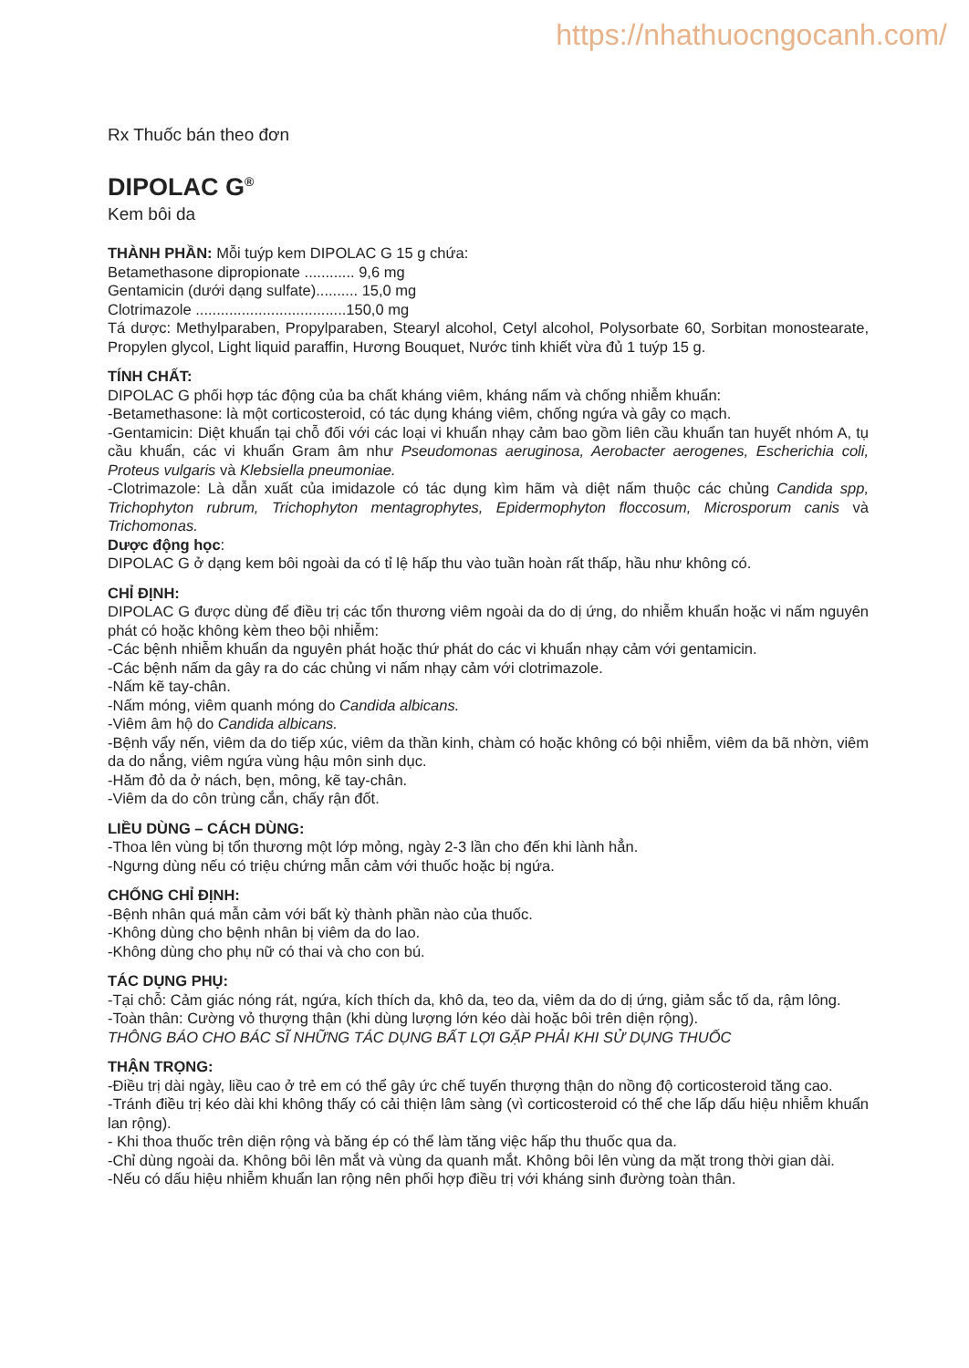https://nhathuocngocanh.com/
Rx Thuốc bán theo đơn
DIPOLAC G<sup>®</sup>
Kem bôi da
THÀNH PHẦN: Mỗi tuýp kem DIPOLAC G 15 g chứa:
Betamethasone dipropionate ............ 9,6 mg
Gentamicin (dưới dạng sulfate).......... 15,0 mg
Clotrimazole ....................................150,0 mg
Tá dược: Methylparaben, Propylparaben, Stearyl alcohol, Cetyl alcohol, Polysorbate 60, Sorbitan monostearate, Propylen glycol, Light liquid paraffin, Hương Bouquet, Nước tinh khiết vừa đủ 1 tuýp 15 g.
TÍNH CHẤT:
DIPOLAC G phối hợp tác động của ba chất kháng viêm, kháng nấm và chống nhiễm khuẩn:
-Betamethasone: là một corticosteroid, có tác dụng kháng viêm, chống ngứa và gây co mạch.
-Gentamicin: Diệt khuẩn tại chỗ đối với các loại vi khuẩn nhạy cảm bao gồm liên cầu khuẩn tan huyết nhóm A, tụ cầu khuẩn, các vi khuẩn Gram âm như Pseudomonas aeruginosa, Aerobacter aerogenes, Escherichia coli, Proteus vulgaris và Klebsiella pneumoniae.
-Clotrimazole: Là dẫn xuất của imidazole có tác dụng kìm hãm và diệt nấm thuộc các chủng Candida spp, Trichophyton rubrum, Trichophyton mentagrophytes, Epidermophyton floccosum, Microsporum canis và Trichomonas.
Dược động học:
DIPOLAC G ở dạng kem bôi ngoài da có tỉ lệ hấp thu vào tuần hoàn rất thấp, hầu như không có.
CHỈ ĐỊNH:
DIPOLAC G được dùng để điều trị các tổn thương viêm ngoài da do dị ứng, do nhiễm khuẩn hoặc vi nấm nguyên phát có hoặc không kèm theo bội nhiễm:
-Các bệnh nhiễm khuẩn da nguyên phát hoặc thứ phát do các vi khuẩn nhạy cảm với gentamicin.
-Các bệnh nấm da gây ra do các chủng vi nấm nhạy cảm với clotrimazole.
-Nấm kẽ tay-chân.
-Nấm móng, viêm quanh móng do Candida albicans.
-Viêm âm hộ do Candida albicans.
-Bệnh vẩy nến, viêm da do tiếp xúc, viêm da thần kinh, chàm có hoặc không có bội nhiễm, viêm da bã nhờn, viêm da do nắng, viêm ngứa vùng hậu môn sinh dục.
-Hăm đỏ da ở nách, bẹn, mông, kẽ tay-chân.
-Viêm da do côn trùng cắn, chấy rận đốt.
LIỀU DÙNG – CÁCH DÙNG:
-Thoa lên vùng bị tổn thương một lớp mỏng, ngày 2-3 lần cho đến khi lành hẳn.
-Ngưng dùng nếu có triệu chứng mẫn cảm với thuốc hoặc bị ngứa.
CHỐNG CHỈ ĐỊNH:
-Bệnh nhân quá mẫn cảm với bất kỳ thành phần nào của thuốc.
-Không dùng cho bệnh nhân bị viêm da do lao.
-Không dùng cho phụ nữ có thai và cho con bú.
TÁC DỤNG PHỤ:
-Tại chỗ: Cảm giác nóng rát, ngứa, kích thích da, khô da, teo da, viêm da do dị ứng, giảm sắc tố da, rậm lông.
-Toàn thân: Cường vỏ thượng thận (khi dùng lượng lớn kéo dài hoặc bôi trên diện rộng).
THÔNG BÁO CHO BÁC SĨ NHỮNG TÁC DỤNG BẤT LỢI GẶP PHẢI KHI SỬ DỤNG THUỐC
THẬN TRỌNG:
-Điều trị dài ngày, liều cao ở trẻ em có thể gây ức chế tuyến thượng thận do nồng độ corticosteroid tăng cao.
-Tránh điều trị kéo dài khi không thấy có cải thiện lâm sàng (vì corticosteroid có thể che lấp dấu hiệu nhiễm khuẩn lan rộng).
- Khi thoa thuốc trên diện rộng và băng ép có thể làm tăng việc hấp thu thuốc qua da.
-Chỉ dùng ngoài da. Không bôi lên mắt và vùng da quanh mắt. Không bôi lên vùng da mặt trong thời gian dài.
-Nếu có dấu hiệu nhiễm khuẩn lan rộng nên phối hợp điều trị với kháng sinh đường toàn thân.